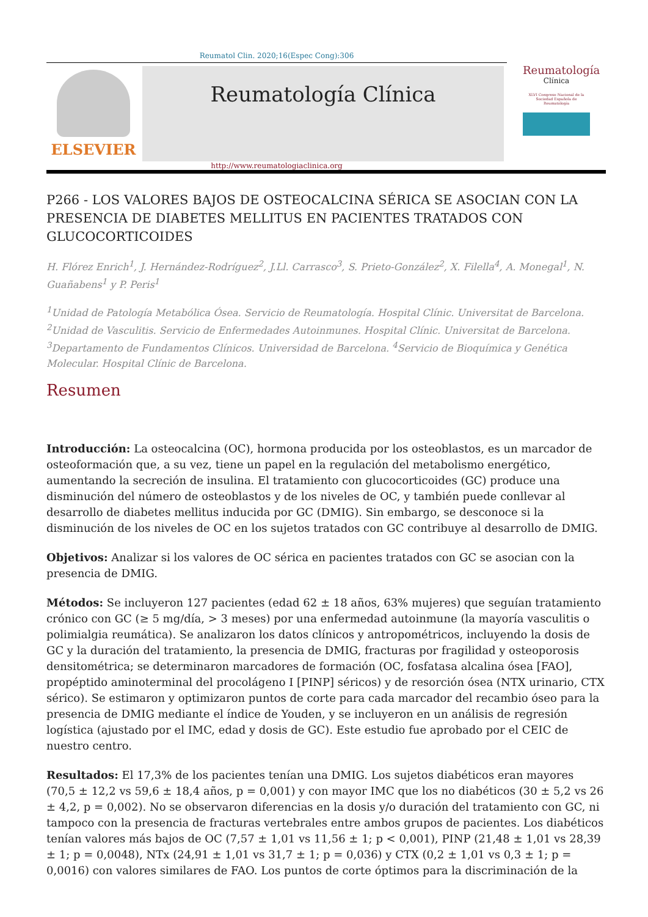Reumatol Clin. 2020;16(Espec Cong):306
ELSEVIER
Reumatología Clínica
http://www.reumatologiaclinica.org
Reumatología
Clínica
XLVI Congreso Nacional de la Sociedad Española de Reumatología
P266 - LOS VALORES BAJOS DE OSTEOCALCINA SÉRICA SE ASOCIAN CON LA PRESENCIA DE DIABETES MELLITUS EN PACIENTES TRATADOS CON GLUCOCORTICOIDES
H. Flórez Enrich<sup>1</sup>, J. Hernández-Rodríguez<sup>2</sup>, J.Ll. Carrasco<sup>3</sup>, S. Prieto-González<sup>2</sup>, X. Filella<sup>4</sup>, A. Monegal<sup>1</sup>, N. Guañabens<sup>1</sup> y P. Peris<sup>1</sup>
<sup>1</sup> Unidad de Patología Metabólica Ósea. Servicio de Reumatología. Hospital Clínic. Universitat de Barcelona. <sup>2</sup>Unidad de Vasculitis. Servicio de Enfermedades Autoinmunes. Hospital Clínic. Universitat de Barcelona. <sup>3</sup>Departamento de Fundamentos Clínicos. Universidad de Barcelona. <sup>4</sup>Servicio de Bioquímica y Genética Molecular. Hospital Clínic de Barcelona.
Resumen
Introducción: La osteocalcina (OC), hormona producida por los osteoblastos, es un marcador de osteoformación que, a su vez, tiene un papel en la regulación del metabolismo energético, aumentando la secreción de insulina. El tratamiento con glucocorticoides (GC) produce una disminución del número de osteoblastos y de los niveles de OC, y también puede conllevar al desarrollo de diabetes mellitus inducida por GC (DMIG). Sin embargo, se desconoce si la disminución de los niveles de OC en los sujetos tratados con GC contribuye al desarrollo de DMIG.
Objetivos: Analizar si los valores de OC sérica en pacientes tratados con GC se asocian con la presencia de DMIG.
Métodos: Se incluyeron 127 pacientes (edad 62 ± 18 años, 63% mujeres) que seguían tratamiento crónico con GC (≥ 5 mg/día, > 3 meses) por una enfermedad autoinmune (la mayoría vasculitis o polimialgia reumática). Se analizaron los datos clínicos y antropométricos, incluyendo la dosis de GC y la duración del tratamiento, la presencia de DMIG, fracturas por fragilidad y osteoporosis densitométrica; se determinaron marcadores de formación (OC, fosfatasa alcalina ósea [FAO], propéptido aminoterminal del procolágeno I [PINP] séricos) y de resorción ósea (NTX urinario, CTX sérico). Se estimaron y optimizaron puntos de corte para cada marcador del recambio óseo para la presencia de DMIG mediante el índice de Youden, y se incluyeron en un análisis de regresión logística (ajustado por el IMC, edad y dosis de GC). Este estudio fue aprobado por el CEIC de nuestro centro.
Resultados: El 17,3% de los pacientes tenían una DMIG. Los sujetos diabéticos eran mayores (70,5 ± 12,2 vs 59,6 ± 18,4 años, p = 0,001) y con mayor IMC que los no diabéticos (30 ± 5,2 vs 26 ± 4,2, p = 0,002). No se observaron diferencias en la dosis y/o duración del tratamiento con GC, ni tampoco con la presencia de fracturas vertebrales entre ambos grupos de pacientes. Los diabéticos tenían valores más bajos de OC (7,57 ± 1,01 vs 11,56 ± 1; p < 0,001), PINP (21,48 ± 1,01 vs 28,39 ± 1; p = 0,0048), NTx (24,91 ± 1,01 vs 31,7 ± 1; p = 0,036) y CTX (0,2 ± 1,01 vs 0,3 ± 1; p = 0,0016) con valores similares de FAO. Los puntos de corte óptimos para la discriminación de la